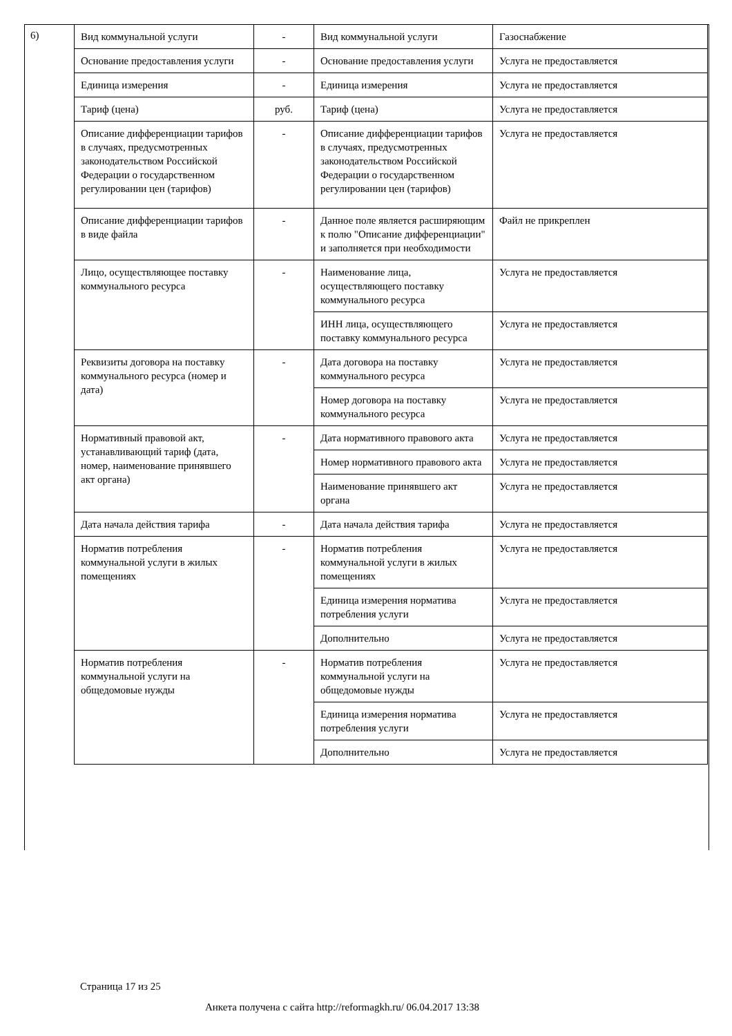6)
| Вид коммунальной услуги | - | Вид коммунальной услуги | Газоснабжение |
| Основание предоставления услуги | - | Основание предоставления услуги | Услуга не предоставляется |
| Единица измерения | - | Единица измерения | Услуга не предоставляется |
| Тариф (цена) | руб. | Тариф (цена) | Услуга не предоставляется |
| Описание дифференциации тарифов в случаях, предусмотренных законодательством Российской Федерации о государственном регулировании цен (тарифов) | - | Описание дифференциации тарифов в случаях, предусмотренных законодательством Российской Федерации о государственном регулировании цен (тарифов) | Услуга не предоставляется |
| Описание дифференциации тарифов в виде файла | - | Данное поле является расширяющим к полю "Описание дифференциации" и заполняется при необходимости | Файл не прикреплен |
| Лицо, осуществляющее поставку коммунального ресурса | - | Наименование лица, осуществляющего поставку коммунального ресурса | Услуга не предоставляется |
| | | ИНН лица, осуществляющего поставку коммунального ресурса | Услуга не предоставляется |
| Реквизиты договора на поставку коммунального ресурса (номер и дата) | - | Дата договора на поставку коммунального ресурса | Услуга не предоставляется |
| | | Номер договора на поставку коммунального ресурса | Услуга не предоставляется |
| Нормативный правовой акт, устанавливающий тариф (дата, номер, наименование принявшего акт органа) | - | Дата нормативного правового акта | Услуга не предоставляется |
| | | Номер нормативного правового акта | Услуга не предоставляется |
| | | Наименование принявшего акт органа | Услуга не предоставляется |
| Дата начала действия тарифа | - | Дата начала действия тарифа | Услуга не предоставляется |
| Норматив потребления коммунальной услуги в жилых помещениях | - | Норматив потребления коммунальной услуги в жилых помещениях | Услуга не предоставляется |
| | | Единица измерения норматива потребления услуги | Услуга не предоставляется |
| | | Дополнительно | Услуга не предоставляется |
| Норматив потребления коммунальной услуги на общедомовые нужды | - | Норматив потребления коммунальной услуги на общедомовые нужды | Услуга не предоставляется |
| | | Единица измерения норматива потребления услуги | Услуга не предоставляется |
| | | Дополнительно | Услуга не предоставляется |
Страница 17 из 25
Анкета получена с сайта http://reformagkh.ru/ 06.04.2017 13:38